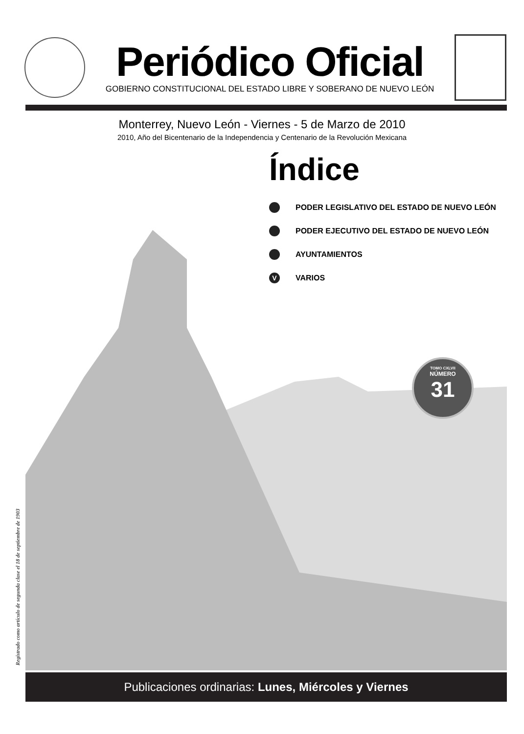Periódico Oficial
GOBIERNO CONSTITUCIONAL DEL ESTADO LIBRE Y SOBERANO DE NUEVO LEÓN
Monterrey, Nuevo León - Viernes - 5 de Marzo de 2010
2010, Año del Bicentenario de la Independencia y Centenario de la Revolución Mexicana
Índice
PODER LEGISLATIVO DEL ESTADO DE NUEVO LEÓN
PODER EJECUTIVO DEL ESTADO DE NUEVO LEÓN
AYUNTAMIENTOS
V VARIOS
TOMO CXLVII
NÚMERO
31
Registrado como artículo de segunda clase el 18 de septiembre de 1903
Publicaciones ordinarias: Lunes, Miércoles y Viernes